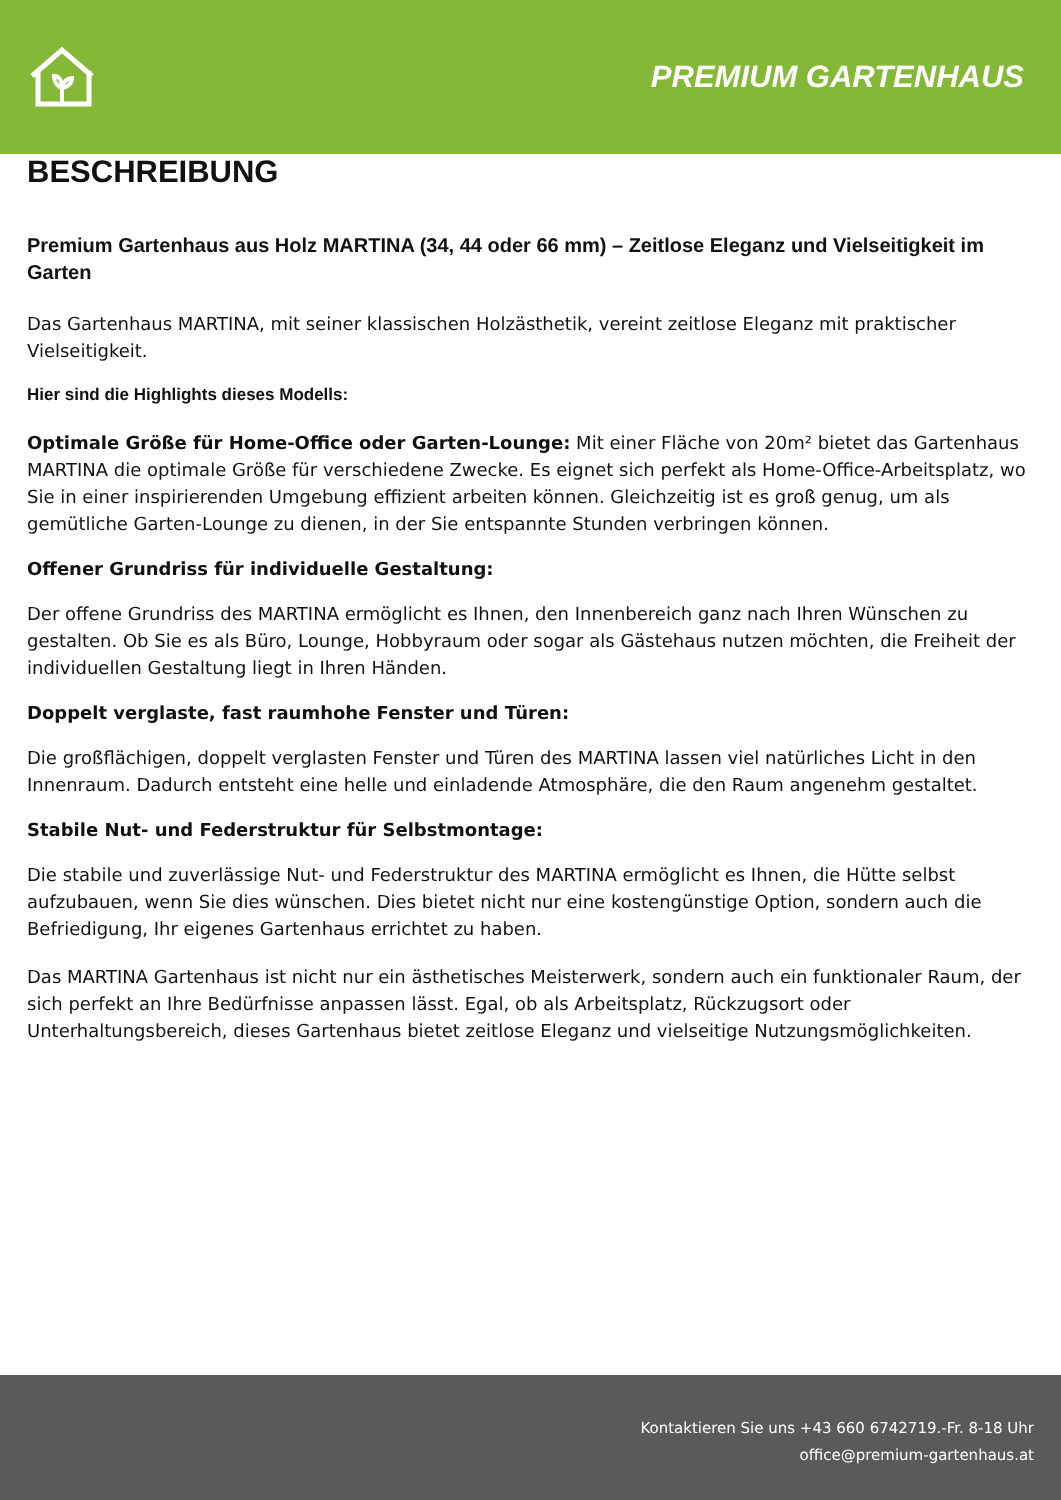PREMIUM GARTENHAUS
BESCHREIBUNG
Premium Gartenhaus aus Holz MARTINA (34, 44 oder 66 mm) – Zeitlose Eleganz und Vielseitigkeit im Garten
Das Gartenhaus MARTINA, mit seiner klassischen Holzästhetik, vereint zeitlose Eleganz mit praktischer Vielseitigkeit.
Hier sind die Highlights dieses Modells:
Optimale Größe für Home-Office oder Garten-Lounge: Mit einer Fläche von 20m² bietet das Gartenhaus MARTINA die optimale Größe für verschiedene Zwecke. Es eignet sich perfekt als Home-Office-Arbeitsplatz, wo Sie in einer inspirierenden Umgebung effizient arbeiten können. Gleichzeitig ist es groß genug, um als gemütliche Garten-Lounge zu dienen, in der Sie entspannte Stunden verbringen können.
Offener Grundriss für individuelle Gestaltung:
Der offene Grundriss des MARTINA ermöglicht es Ihnen, den Innenbereich ganz nach Ihren Wünschen zu gestalten. Ob Sie es als Büro, Lounge, Hobbyraum oder sogar als Gästehaus nutzen möchten, die Freiheit der individuellen Gestaltung liegt in Ihren Händen.
Doppelt verglaste, fast raumhohe Fenster und Türen:
Die großflächigen, doppelt verglasten Fenster und Türen des MARTINA lassen viel natürliches Licht in den Innenraum. Dadurch entsteht eine helle und einladende Atmosphäre, die den Raum angenehm gestaltet.
Stabile Nut- und Federstruktur für Selbstmontage:
Die stabile und zuverlässige Nut- und Federstruktur des MARTINA ermöglicht es Ihnen, die Hütte selbst aufzubauen, wenn Sie dies wünschen. Dies bietet nicht nur eine kostengünstige Option, sondern auch die Befriedigung, Ihr eigenes Gartenhaus errichtet zu haben.
Das MARTINA Gartenhaus ist nicht nur ein ästhetisches Meisterwerk, sondern auch ein funktionaler Raum, der sich perfekt an Ihre Bedürfnisse anpassen lässt. Egal, ob als Arbeitsplatz, Rückzugsort oder Unterhaltungsbereich, dieses Gartenhaus bietet zeitlose Eleganz und vielseitige Nutzungsmöglichkeiten.
Kontaktieren Sie uns +43 660 6742719.-Fr. 8-18 Uhr
office@premium-gartenhaus.at